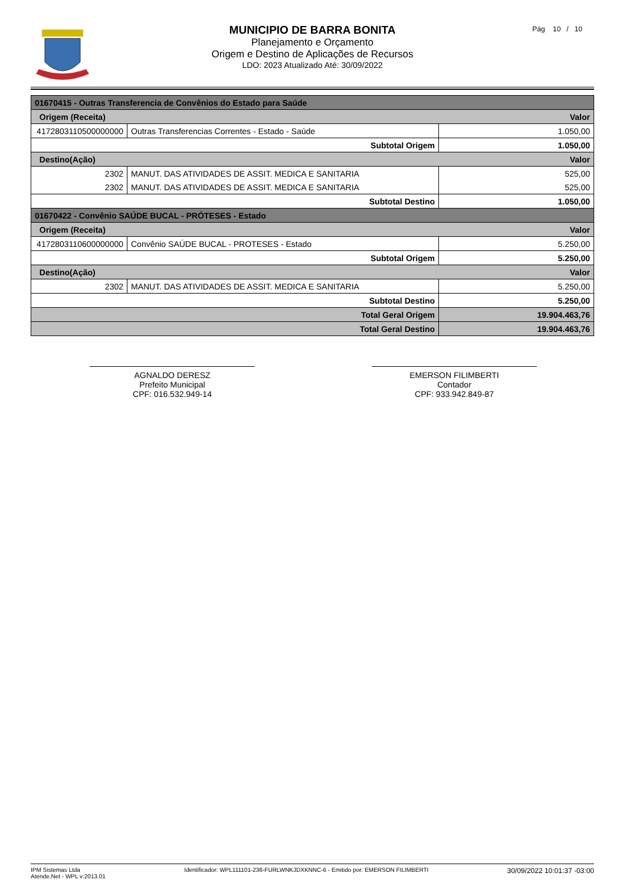MUNICIPIO DE BARRA BONITA
Planejamento e Orçamento
Origem e Destino de Aplicações de Recursos
LDO: 2023 Atualizado Até: 30/09/2022
Pág 10 / 10
| 01670415 - Outras Transferencia de Convênios do Estado para Saúde | | | |
| Origem (Receita) | | | Valor |
| 4172803110500000000 | Outras Transferencias Correntes - Estado - Saúde | | 1.050,00 |
| Subtotal Origem | | | 1.050,00 |
| Destino(Ação) | | | Valor |
| 2302 | MANUT. DAS ATIVIDADES DE ASSIT. MEDICA E SANITARIA | | 525,00 |
| 2302 | MANUT. DAS ATIVIDADES DE ASSIT. MEDICA E SANITARIA | | 525,00 |
| Subtotal Destino | | | 1.050,00 |
| 01670422 - Convênio SAÚDE BUCAL - PRÓTESES - Estado | | | |
| Origem (Receita) | | | Valor |
| 4172803110600000000 | Convênio SAÚDE BUCAL - PROTESES - Estado | | 5.250,00 |
| Subtotal Origem | | | 5.250,00 |
| Destino(Ação) | | | Valor |
| 2302 | MANUT. DAS ATIVIDADES DE ASSIT. MEDICA E SANITARIA | | 5.250,00 |
| Subtotal Destino | | | 5.250,00 |
| Total Geral Origem | | | 19.904.463,76 |
| Total Geral Destino | | | 19.904.463,76 |
AGNALDO DERESZ
Prefeito Municipal
CPF: 016.532.949-14
EMERSON FILIMBERTI
Contador
CPF: 933.942.849-87
IPM Sistemas Ltda
Atende.Net - WPL v:2013.01
Identificador: WPL111101-236-FURLWNKJDXKNNC-6 - Emitido por: EMERSON FILIMBERTI
30/09/2022 10:01:37 -03:00